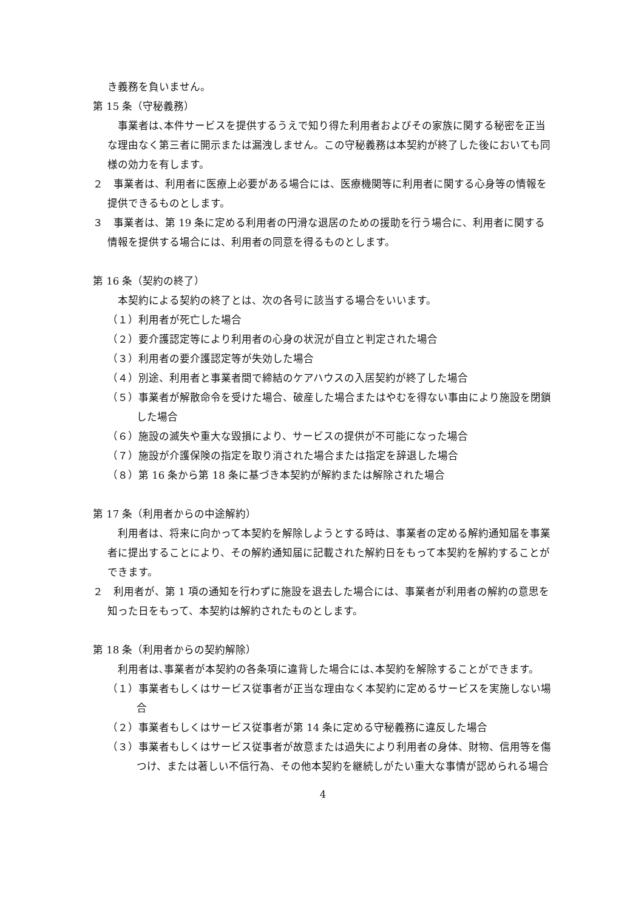き義務を負いません。
第 15 条（守秘義務）
　事業者は､本件サービスを提供するうえで知り得た利用者およびその家族に関する秘密を正当な理由なく第三者に開示または漏洩しません。この守秘義務は本契約が終了した後においても同様の効力を有します。
２　事業者は、利用者に医療上必要がある場合には、医療機関等に利用者に関する心身等の情報を提供できるものとします。
３　事業者は、第 19 条に定める利用者の円滑な退居のための援助を行う場合に、利用者に関する情報を提供する場合には、利用者の同意を得るものとします。
第 16 条（契約の終了）
　本契約による契約の終了とは、次の各号に該当する場合をいいます。
（１）利用者が死亡した場合
（２）要介護認定等により利用者の心身の状況が自立と判定された場合
（３）利用者の要介護認定等が失効した場合
（４）別途、利用者と事業者間で締結のケアハウスの入居契約が終了した場合
（５）事業者が解散命令を受けた場合、破産した場合またはやむを得ない事由により施設を閉鎖した場合
（６）施設の滅失や重大な毀損により、サービスの提供が不可能になった場合
（７）施設が介護保険の指定を取り消された場合または指定を辞退した場合
（８）第 16 条から第 18 条に基づき本契約が解約または解除された場合
第 17 条（利用者からの中途解約）
　利用者は、将来に向かって本契約を解除しようとする時は、事業者の定める解約通知届を事業者に提出することにより、その解約通知届に記載された解約日をもって本契約を解約することができます。
２　利用者が、第 1 項の通知を行わずに施設を退去した場合には、事業者が利用者の解約の意思を知った日をもって、本契約は解約されたものとします。
第 18 条（利用者からの契約解除）
　利用者は､事業者が本契約の各条項に違背した場合には､本契約を解除することができます。
（１）事業者もしくはサービス従事者が正当な理由なく本契約に定めるサービスを実施しない場合
（２）事業者もしくはサービス従事者が第 14 条に定める守秘義務に違反した場合
（３）事業者もしくはサービス従事者が故意または過失により利用者の身体、財物、信用等を傷つけ、または著しい不信行為、その他本契約を継続しがたい重大な事情が認められる場合
4